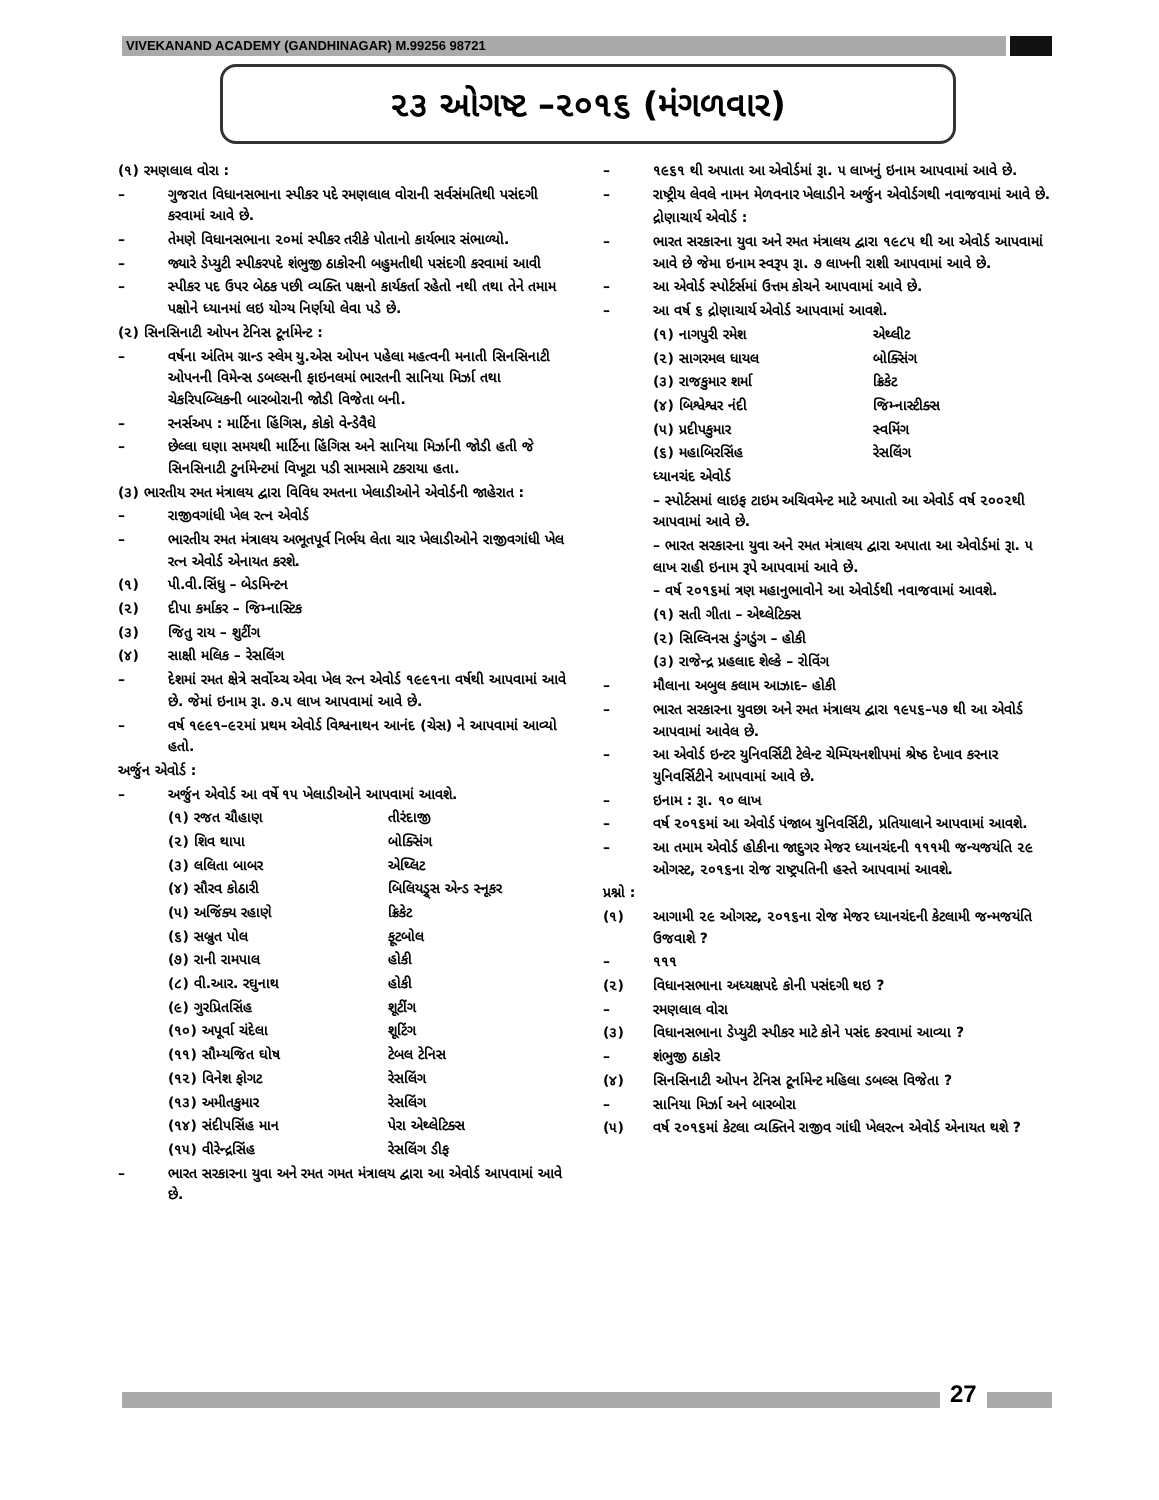VIVEKANAND ACADEMY (GANDHINAGAR) M.99256 98721
૨૩ ઓગષ્ટ –૨૦૧૬ (મંગળવાર)
(૧) રમણલાલ વોરા :
– ગુજરાત વિધાનસભાના સ્પીકર પદે રમણલાલ વોરાની સર્વસંમતિથી પસંદગી કરવામાં આવે છે.
– તેમણે વિધાનસભાના ૨૦માં સ્પીકર તરીકે પોતાનો કાર્યભાર સંભાળ્યો.
– જ્યારે ડેપ્યુટી સ્પીકરપદે શંભુજી ઠાકોરની બહુમતીથી પસંદગી કરવામાં આવી
– સ્પીકર પદ ઉપર બેઠક પછી વ્યક્તિ પક્ષનો કાર્યકર્તા રહેતો નથી તથા તેને તમામ પક્ષોને ધ્યાનમાં લઇ યોગ્ય નિર્ણયો લેવા પડે છે.
(૨) સિનસિનાટી ઓપન ટેનિસ ટૂર્નામેન્ટ :
– વર્ષના અંતિમ ગ્રાન્ડ સ્લેમ યુ.એસ ઓપન પહેલા મહત્વની મનાતી સિનસિનાટી ઓપનની વિમેન્સ ડબલ્સની ફાઇનલમાં ભારતની સાનિયા મિર્ઝા તથા ચેકરિપબ્લિકની બારબોરાની જોડી વિજેતા બની.
– રનર્સઅપ : માર્ટિના હિંગિસ, કોકો વેન્ડેવૈઘે
– છેલ્લા ઘણા સમયથી માર્ટિના હિંગિસ અને સાનિયા મિર્ઝાની જોડી હતી જે સિનસિનાટી ટુર્નામેન્ટમાં વિખૂટા પડી સામસામે ટકરાયા હતા.
(૩) ભારતીય રમત મંત્રાલય દ્વારા વિવિધ રમતના ખેલાડીઓને એવોર્ડની જાહેરાત :
– રાજીવગાંધી ખેલ રત્ન એવોર્ડ
– ભારતીય રમત મંત્રાલય અભૂતપૂર્વ નિર્ભય લેતા ચાર ખેલાડીઓને રાજીવગાંધી ખેલ રત્ન એવોર્ડ એનાયત કરશે.
(૧) પી.વી.સિંધુ – બેડમિન્ટન
(૨) દીપા કર્માકર – જિમ્નાસ્ટિક
(૩) જિતુ રાય – શુટીંગ
(૪) સાક્ષી મલિક – રેસલિંગ
– દેશમાં રમત ક્ષેત્રે સર્વોચ્ચ એવા ખેલ રત્ન એવોર્ડ ૧૯૯૧ના વર્ષથી આપવામાં આવે છે. જેમાં ઇનામ રૂા. ૭.૫ લાખ આપવામાં આવે છે.
– વર્ષ ૧૯૯૧–૯૨માં પ્રથમ એવોર્ડ વિશ્વનાથન આનંદ (ચેસ) ને આપવામાં આવ્યો હતો.
અર્જુન એવોર્ડ :
– અર્જુન એવોર્ડ આ વર્ષે ૧૫ ખેલાડીઓને આપવામાં આવશે.
(૧) રજત ચૌહાણ તીરંદાજી
(૨) શિવ થાપા બોક્સિંગ
(૩) લલિતા બાબર એથ્લિટ
(૪) સૌરવ કોઠારી બિલિયડ્ર્સ એન્ડ સ્નૂકર
(૫) અજિંક્ય રહાણે ક્રિકેટ
(૬) સબ્રુત પોલ ફૂટબોલ
(૭) રાની રામપાલ હોકી
(૮) વી.આર. રઘુનાથ હોકી
(૯) ગુરપ્રિતસિંહ શૂટીંગ
(૧૦) અપૂર્વા ચંદેલા શૂટિંગ
(૧૧) સૌમ્યજિત ઘોષ ટેબલ ટેનિસ
(૧૨) વિનેશ ફોગટ રેસલિંગ
(૧૩) અમીતકુમાર રેસલિંગ
(૧૪) સંદીપસિંહ માન પેરા એથ્લેટિક્સ
(૧૫) વીરેન્દ્રસિંહ રેસલિંગ ડીફ
– ભારત સરકારના યુવા અને રમત ગમત મંત્રાલય દ્વારા આ એવોર્ડ આપવામાં આવે છે.
– ૧૯૬૧ થી અપાતા આ એવોર્ડમાં રૂા. ૫ લાખનું ઇનામ આપવામાં આવે છે.
– રાષ્ટ્રીય લેવલે નામન મેળવનાર ખેલાડીને અર્જુન એવોર્ડગથી નવાજવામાં આવે છે.
દ્રોણાચાર્ય એવોર્ડ :
– ભારત સરકારના યુવા અને રમત મંત્રાલય દ્વારા ૧૯૮૫ થી આ એવોર્ડ આપવામાં આવે છે જેમા ઇનામ સ્વરૂપ રૂા. ૭ લાખની રાશી આપવામાં આવે છે.
– આ એવોર્ડ સ્પોર્ટર્સમાં ઉત્તમ કોચને આપવામાં આવે છે.
– આ વર્ષ ૬ દ્રોણાચાર્ય એવોર્ડ આપવામાં આવશે.
(૧) નાગપુરી રમેશ એથ્લીટ
(૨) સાગરમલ ધાયલ બોક્સિંગ
(૩) રાજકુમાર શર્મા ક્રિકેટ
(૪) બિશ્વેશ્વર નંદી જિમ્નાસ્ટીક્સ
(૫) પ્રદીપકુમાર સ્વમિંગ
(૬) મહાબિરસિંહ રેસલિંગ
ધ્યાનચંદ એવોર્ડ
– સ્પોર્ટસમાં લાઇફ ટાઇમ અચિવમેન્ટ માટે અપાતો આ એવોર્ડ વર્ષ ૨૦૦૨થી આપવામાં આવે છે.
– ભારત સરકારના યુવા અને રમત મંત્રાલય દ્વારા અપાતા આ એવોર્ડમાં રૂા. ૫ લાખ રાહી ઇનામ રૂપે આપવામાં આવે છે.
– વર્ષ ૨૦૧૬માં ત્રણ મહાનુભાવોને આ એવોર્ડથી નવાજવામાં આવશે.
(૧) સતી ગીતા – એથ્લેટિક્સ
(૨) સિલ્વિનસ ડુંગડુંગ – હોકી
(૩) રાજેન્દ્ર પ્રહલાદ શેલ્કે – રોવિંગ
– મૌલાના અબુલ કલામ આઝાદ– હોકી
– ભારત સરકારના યુવછા અને રમત મંત્રાલય દ્વારા ૧૯૫૬–૫૭ થી આ એવોર્ડ આપવામાં આવેલ છે.
– આ એવોર્ડ ઇન્ટર યુનિવર્સિટી ટેલેન્ટ ચેમ્પિયનશીપમાં શ્રેષ્ઠ દેખાવ કરનાર યુનિવર્સિટીને આપવામાં આવે છે.
– ઇનામ : રૂા. ૧૦ લાખ
– વર્ષ ૨૦૧૬માં આ એવોર્ડ પંજાબ યુનિવર્સિટી, પ્રતિયાલાને આપવામાં આવશે.
– આ તમામ એવોર્ડ હોકીના જાદુગર મેજર ધ્યાનચંદની ૧૧૧મી જન્યજયંતિ ૨૯ ઓગસ્ટ, ૨૦૧૬ના રોજ રાષ્ટ્રપતિની હસ્તે આપવામાં આવશે.
પ્રશ્નો :
(૧) આગામી ૨૯ ઓગસ્ટ, ૨૦૧૬ના રોજ મેજર ધ્યાનચંદની કેટલામી જન્મજયંતિ ઉજવાશે ?
– ૧૧૧
(૨) વિધાનસભાના અધ્યક્ષપદે કોની પસંદગી થઇ ?
– રમણલાલ વોરા
(૩) વિધાનસભાના ડેપ્યુટી સ્પીકર માટે કોને પસંદ કરવામાં આવ્યા ?
– શંભુજી ઠાકોર
(૪) સિનસિનાટી ઓપન ટેનિસ ટૂર્નામેન્ટ મહિલા ડબલ્સ વિજેતા ?
– સાનિયા મિર્ઝા અને બારબોરા
(૫) વર્ષ ૨૦૧૬માં કેટલા વ્યક્તિને રાજીવ ગાંધી ખેલરત્ન એવોર્ડ એનાયત થશે ?
27